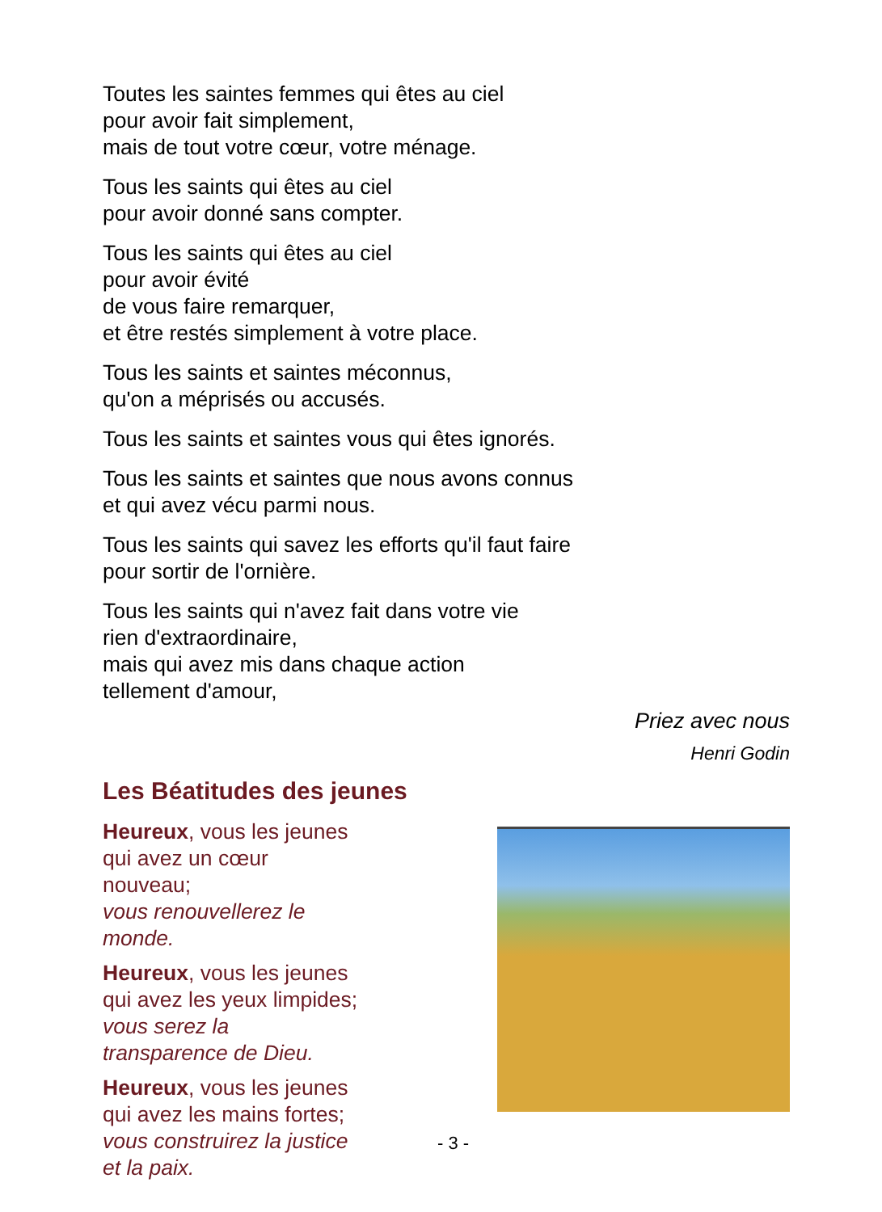Toutes les saintes femmes qui êtes au ciel
pour avoir fait simplement,
mais de tout votre cœur, votre ménage.
Tous les saints qui êtes au ciel
pour avoir donné sans compter.
Tous les saints qui êtes au ciel
pour avoir évité
de vous faire remarquer,
et être restés simplement à votre place.
Tous les saints et saintes méconnus,
qu'on a méprisés ou accusés.
Tous les saints et saintes vous qui êtes ignorés.
Tous les saints et saintes que nous avons connus
et qui avez vécu parmi nous.
Tous les saints qui savez les efforts qu'il faut faire
pour sortir de l'ornière.
Tous les saints qui n'avez fait dans votre vie
rien d'extraordinaire,
mais qui avez mis dans chaque action
tellement d'amour,
Priez avec nous
Henri Godin
Les Béatitudes des jeunes
Heureux, vous les jeunes qui avez un cœur nouveau;
vous renouvellerez le monde.
Heureux, vous les jeunes qui avez les yeux limpides;
vous serez la transparence de Dieu.
Heureux, vous les jeunes qui avez les mains fortes;
vous construirez la justice et la paix.
- 3 -